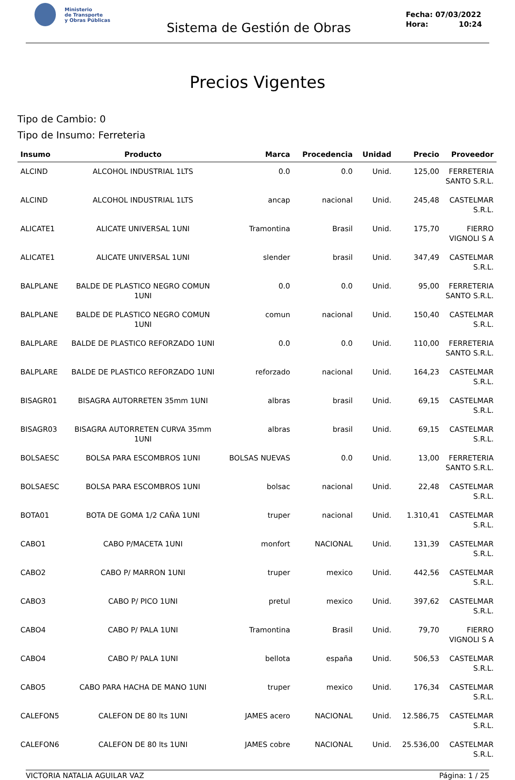Ministerio
de Transporte
y Obras Públicas
Sistema de Gestión de Obras
Fecha: 07/03/2022
Hora: 10:24
Precios Vigentes
Tipo de Cambio: 0
Tipo de Insumo: Ferreteria
| Insumo | Producto | Marca | Procedencia | Unidad | Precio | Proveedor |
| --- | --- | --- | --- | --- | --- | --- |
| ALCIND | ALCOHOL INDUSTRIAL 1LTS | 0.0 | 0.0 | Unid. | 125,00 | FERRETERIA SANTO S.R.L. |
| ALCIND | ALCOHOL INDUSTRIAL 1LTS | ancap | nacional | Unid. | 245,48 | CASTELMAR S.R.L. |
| ALICATE1 | ALICATE UNIVERSAL 1UNI | Tramontina | Brasil | Unid. | 175,70 | FIERRO VIGNOLI S A |
| ALICATE1 | ALICATE UNIVERSAL 1UNI | slender | brasil | Unid. | 347,49 | CASTELMAR S.R.L. |
| BALPLANE | BALDE DE PLASTICO NEGRO COMUN 1UNI | 0.0 | 0.0 | Unid. | 95,00 | FERRETERIA SANTO S.R.L. |
| BALPLANE | BALDE DE PLASTICO NEGRO COMUN 1UNI | comun | nacional | Unid. | 150,40 | CASTELMAR S.R.L. |
| BALPLARE | BALDE DE PLASTICO REFORZADO 1UNI | 0.0 | 0.0 | Unid. | 110,00 | FERRETERIA SANTO S.R.L. |
| BALPLARE | BALDE DE PLASTICO REFORZADO 1UNI | reforzado | nacional | Unid. | 164,23 | CASTELMAR S.R.L. |
| BISAGR01 | BISAGRA AUTORRETEN 35mm 1UNI | albras | brasil | Unid. | 69,15 | CASTELMAR S.R.L. |
| BISAGR03 | BISAGRA AUTORRETEN CURVA 35mm 1UNI | albras | brasil | Unid. | 69,15 | CASTELMAR S.R.L. |
| BOLSAESC | BOLSA PARA ESCOMBROS 1UNI | BOLSAS NUEVAS | 0.0 | Unid. | 13,00 | FERRETERIA SANTO S.R.L. |
| BOLSAESC | BOLSA PARA ESCOMBROS 1UNI | bolsac | nacional | Unid. | 22,48 | CASTELMAR S.R.L. |
| BOTA01 | BOTA DE GOMA 1/2 CAÑA 1UNI | truper | nacional | Unid. | 1.310,41 | CASTELMAR S.R.L. |
| CABO1 | CABO P/MACETA 1UNI | monfort | NACIONAL | Unid. | 131,39 | CASTELMAR S.R.L. |
| CABO2 | CABO P/ MARRON 1UNI | truper | mexico | Unid. | 442,56 | CASTELMAR S.R.L. |
| CABO3 | CABO P/ PICO 1UNI | pretul | mexico | Unid. | 397,62 | CASTELMAR S.R.L. |
| CABO4 | CABO P/ PALA 1UNI | Tramontina | Brasil | Unid. | 79,70 | FIERRO VIGNOLI S A |
| CABO4 | CABO P/ PALA 1UNI | bellota | españa | Unid. | 506,53 | CASTELMAR S.R.L. |
| CABO5 | CABO PARA HACHA DE MANO 1UNI | truper | mexico | Unid. | 176,34 | CASTELMAR S.R.L. |
| CALEFON5 | CALEFON DE 80 lts 1UNI | JAMES acero | NACIONAL | Unid. | 12.586,75 | CASTELMAR S.R.L. |
| CALEFON6 | CALEFON DE 80 lts 1UNI | JAMES cobre | NACIONAL | Unid. | 25.536,00 | CASTELMAR S.R.L. |
VICTORIA NATALIA AGUILAR VAZ Página: 1 / 25